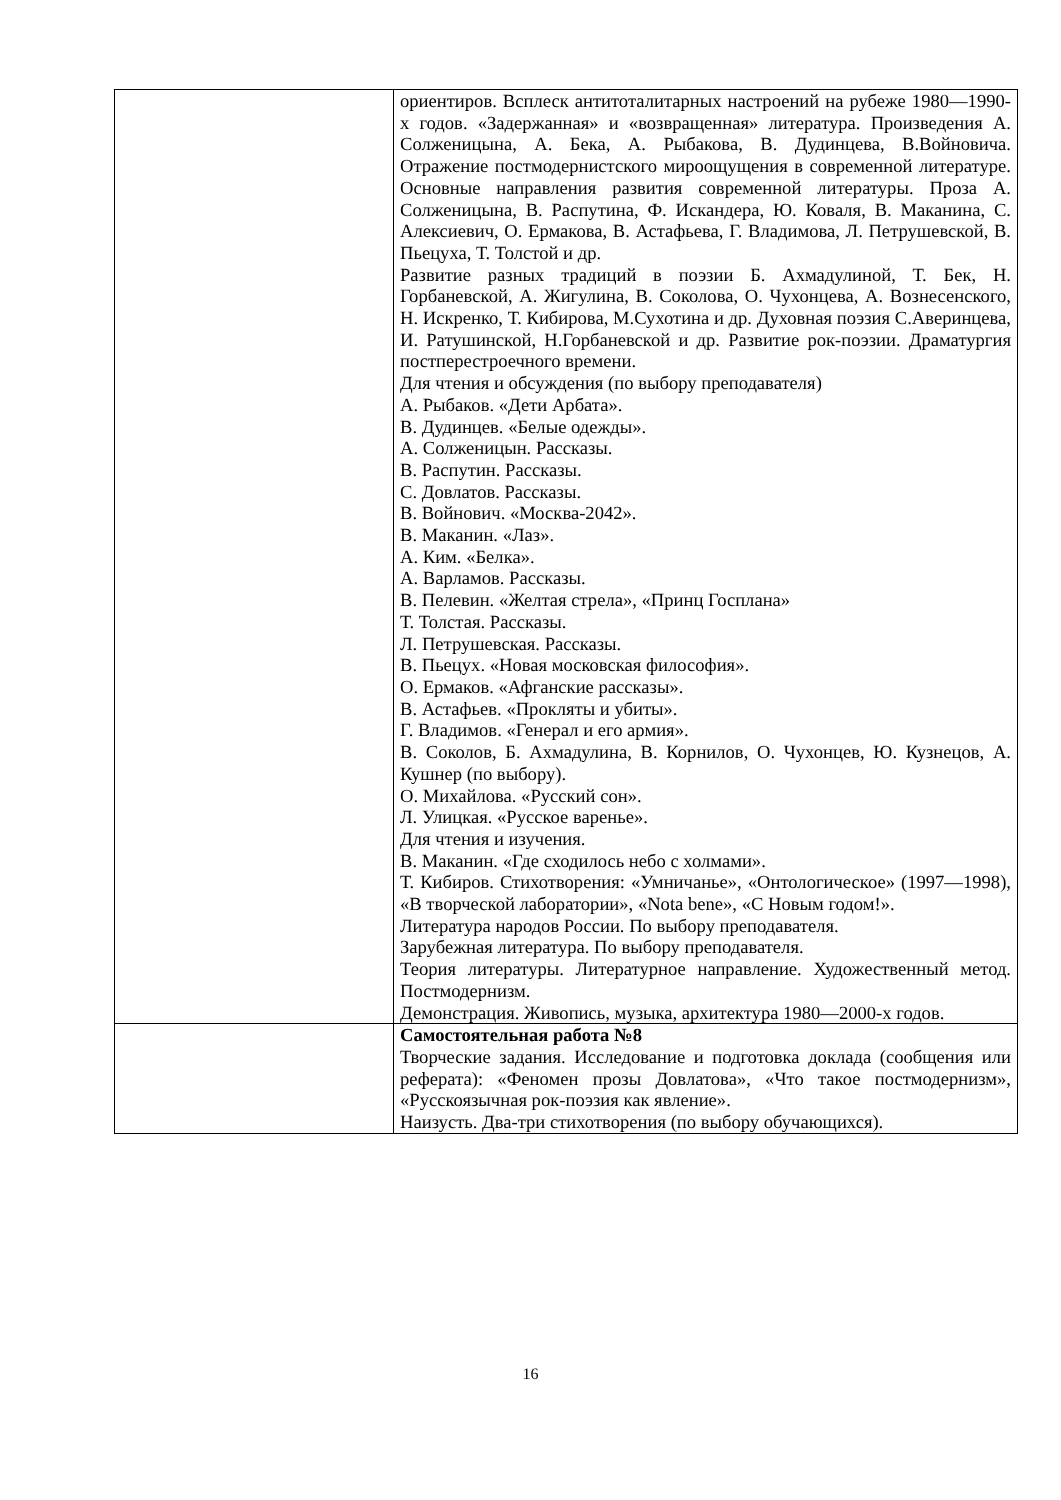| | ориентиров. Всплеск антитоталитарных настроений на рубеже 1980—1990-х годов. «Задержанная» и «возвращенная» литература. Произведения А. Солженицына, А. Бека, А. Рыбакова, В. Дудинцева, В.Войновича. Отражение постмодернистского мироощущения в современной литературе. Основные направления развития современной литературы. Проза А. Солженицына, В. Распутина, Ф. Искандера, Ю. Коваля, В. Маканина, С. Алексиевич, О. Ермакова, В. Астафьева, Г. Владимова, Л. Петрушевской, В. Пьецуха, Т. Толстой и др. Развитие разных традиций в поэзии Б. Ахмадулиной, Т. Бек, Н. Горбаневской, А. Жигулина, В. Соколова, О. Чухонцева, А. Вознесенского, Н. Искренко, Т. Кибирова, М.Сухотина и др. Духовная поэзия С.Аверинцева, И. Ратушинской, Н.Горбаневской и др. Развитие рок-поэзии. Драматургия постперестроечного времени. Для чтения и обсуждения (по выбору преподавателя) А. Рыбаков. «Дети Арбата». В. Дудинцев. «Белые одежды». А. Солженицын. Рассказы. В. Распутин. Рассказы. С. Довлатов. Рассказы. В. Войнович. «Москва-2042». В. Маканин. «Лаз». А. Ким. «Белка». А. Варламов. Рассказы. В. Пелевин. «Желтая стрела», «Принц Госплана» Т. Толстая. Рассказы. Л. Петрушевская. Рассказы. В. Пьецух. «Новая московская философия». О. Ермаков. «Афганские рассказы». В. Астафьев. «Прокляты и убиты». Г. Владимов. «Генерал и его армия». В. Соколов, Б. Ахмадулина, В. Корнилов, О. Чухонцев, Ю. Кузнецов, А. Кушнер (по выбору). О. Михайлова. «Русский сон». Л. Улицкая. «Русское варенье». Для чтения и изучения. В. Маканин. «Где сходилось небо с холмами». Т. Кибиров. Стихотворения: «Умничанье», «Онтологическое» (1997—1998), «В творческой лаборатории», «Nota bene», «С Новым годом!». Литература народов России. По выбору преподавателя. Зарубежная литература. По выбору преподавателя. Теория литературы. Литературное направление. Художественный метод. Постмодернизм. Демонстрация. Живопись, музыка, архитектура 1980—2000-х годов. |
| | Самостоятельная работа №8 Творческие задания. Исследование и подготовка доклада (сообщения или реферата): «Феномен прозы Довлатова», «Что такое постмодернизм», «Русскоязычная рок-поэзия как явление». Наизусть. Два-три стихотворения (по выбору обучающихся). |
16